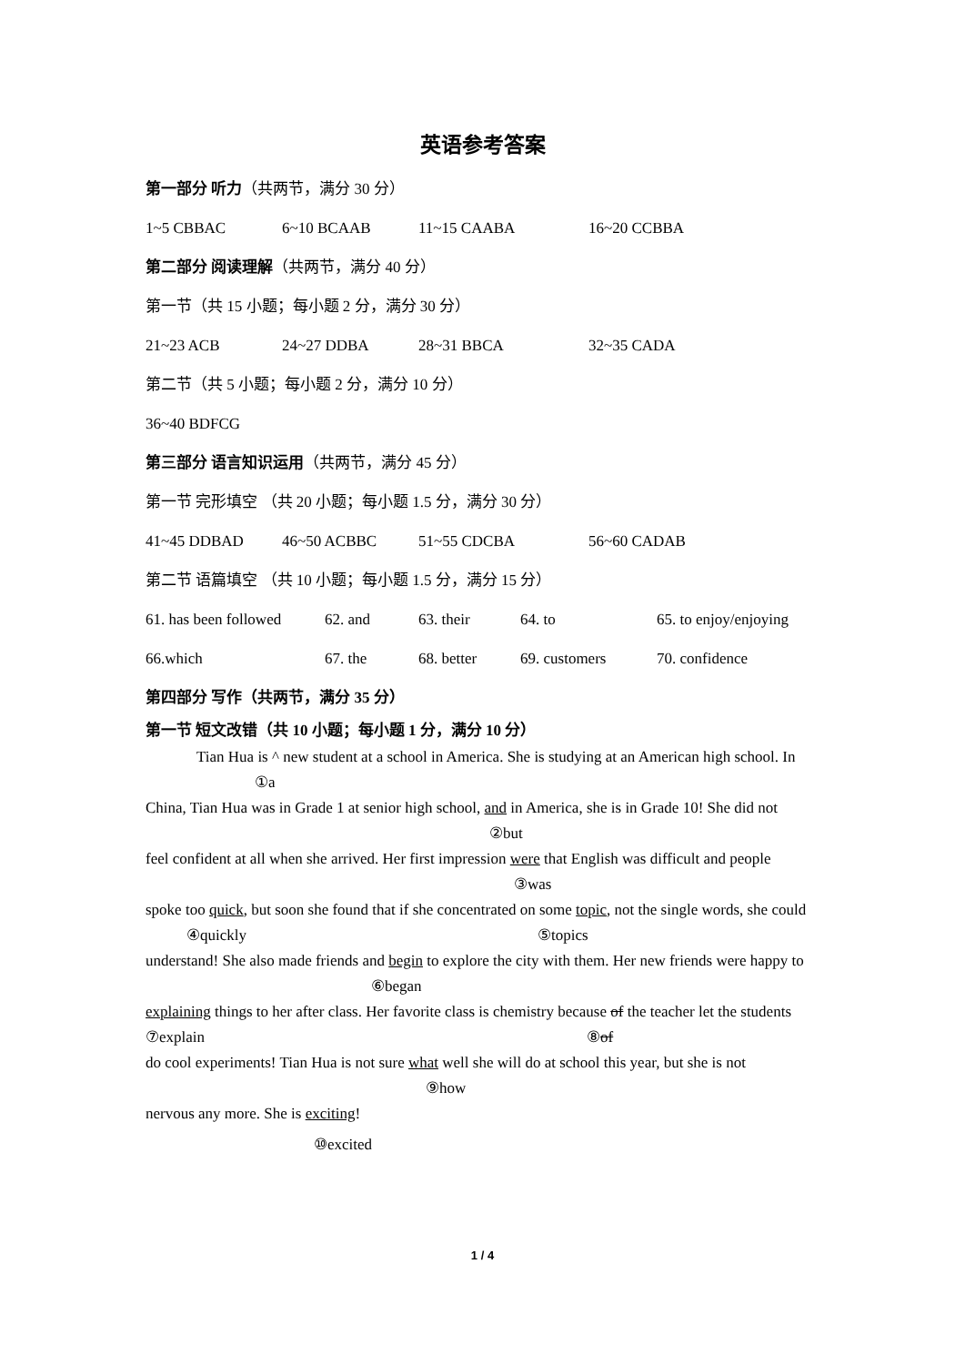英语参考答案
第一部分 听力（共两节，满分 30 分）
| 1~5 CBBAC | 6~10 BCAAB | 11~15 CAABA | 16~20 CCBBA |
第二部分 阅读理解（共两节，满分 40 分）
第一节（共 15 小题；每小题 2 分，满分 30 分）
| 21~23 ACB | 24~27 DDBA | 28~31 BBCA | 32~35 CADA |
第二节（共 5 小题；每小题 2 分，满分 10 分）
36~40 BDFCG
第三部分 语言知识运用（共两节，满分 45 分）
第一节 完形填空 （共 20 小题；每小题 1.5 分，满分 30 分）
| 41~45 DDBAD | 46~50 ACBBC | 51~55 CDCBA | 56~60 CADAB |
第二节 语篇填空 （共 10 小题；每小题 1.5 分，满分 15 分）
| 61. has been followed | 62. and | 63. their | 64. to | 65. to enjoy/enjoying |
| 66.which | 67. the | 68. better | 69. customers | 70. confidence |
第四部分 写作（共两节，满分 35 分）
第一节 短文改错（共 10 小题；每小题 1 分，满分 10 分）
Tian Hua is ^ new student at a school in America. She is studying at an American high school. In
①a
China, Tian Hua was in Grade 1 at senior high school, and in America, she is in Grade 10! She did not
②but
feel confident at all when she arrived. Her first impression were that English was difficult and people
③was
spoke too quick, but soon she found that if she concentrated on some topic, not the single words, she could
④quickly ⑤topics
understand! She also made friends and begin to explore the city with them. Her new friends were happy to
⑥began
explaining things to her after class. Her favorite class is chemistry because of the teacher let the students
⑦explain ⑧of
do cool experiments! Tian Hua is not sure what well she will do at school this year, but she is not
⑨how
nervous any more. She is exciting!
⑩excited
1 / 4